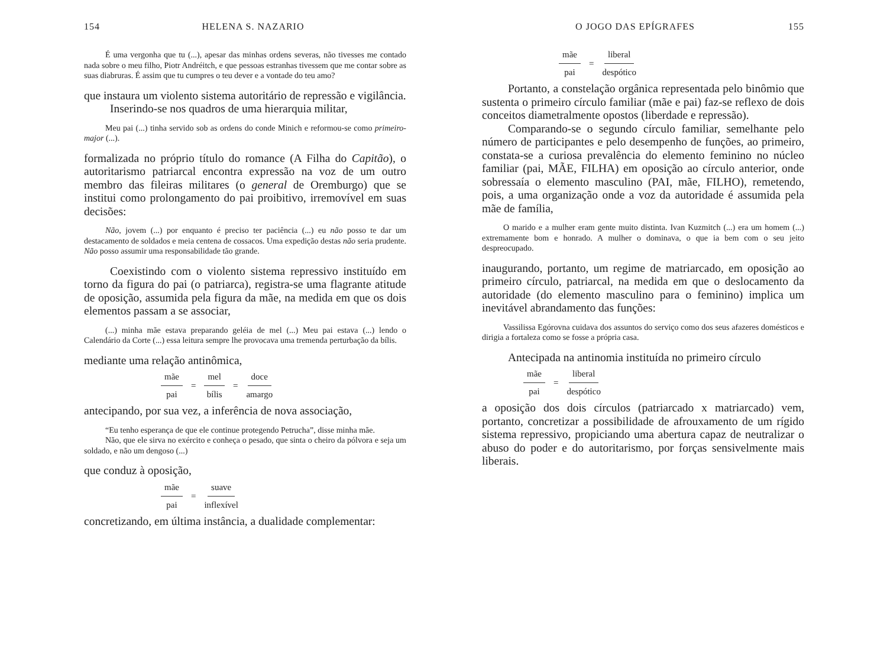154 HELENA S. NAZARIO
É uma vergonha que tu (...), apesar das minhas ordens severas, não tivesses me contado nada sobre o meu filho, Piotr Andréitch, e que pessoas estranhas tivessem que me contar sobre as suas diabruras. É assim que tu cumpres o teu dever e a vontade do teu amo?
que instaura um violento sistema autoritário de repressão e vigilância.
Inserindo-se nos quadros de uma hierarquia militar,
Meu pai (...) tinha servido sob as ordens do conde Minich e reformou-se como primeiro-major (...).
formalizada no próprio título do romance (A Filha do Capitão), o autoritarismo patriarcal encontra expressão na voz de um outro membro das fileiras militares (o general de Oremburgo) que se institui como prolongamento do pai proibitivo, irremovível em suas decisões:
Não, jovem (...) por enquanto é preciso ter paciência (...) eu não posso te dar um destacamento de soldados e meia centena de cossacos. Uma expedição destas não seria prudente. Não posso assumir uma responsabilidade tão grande.
Coexistindo com o violento sistema repressivo instituído em torno da figura do pai (o patriarca), registra-se uma flagrante atitude de oposição, assumida pela figura da mãe, na medida em que os dois elementos passam a se associar,
(...) minha mãe estava preparando geléia de mel (...) Meu pai estava (...) lendo o Calendário da Corte (...) essa leitura sempre lhe provocava uma tremenda perturbação da bílis.
mediante uma relação antinômica,
mãe pai = mel bílis = doce amargo
antecipando, por sua vez, a inferência de nova associação,
“Eu tenho esperança de que ele continue protegendo Petrucha”, disse minha mãe.
Não, que ele sirva no exército e conheça o pesado, que sinta o cheiro da pólvora e seja um soldado, e não um dengoso (...)
que conduz à oposição,
mãe pai = suave inflexível
concretizando, em última instância, a dualidade complementar:
O JOGO DAS EPÍGRAFES 155
mãe pai = liberal despótico
Portanto, a constelação orgânica representada pelo binômio que sustenta o primeiro círculo familiar (mãe e pai) faz-se reflexo de dois conceitos diametralmente opostos (liberdade e repressão).
Comparando-se o segundo círculo familiar, semelhante pelo número de participantes e pelo desempenho de funções, ao primeiro, constata-se a curiosa prevalência do elemento feminino no núcleo familiar (pai, MÃE, FILHA) em oposição ao círculo anterior, onde sobressaía o elemento masculino (PAI, mãe, FILHO), remetendo, pois, a uma organização onde a voz da autoridade é assumida pela mãe de família,
O marido e a mulher eram gente muito distinta. Ivan Kuzmitch (...) era um homem (...) extremamente bom e honrado. A mulher o dominava, o que ia bem com o seu jeito despreocupado.
inaugurando, portanto, um regime de matriarcado, em oposição ao primeiro círculo, patriarcal, na medida em que o deslocamento da autoridade (do elemento masculino para o feminino) implica um inevitável abrandamento das funções:
Vassilissa Egórovna cuidava dos assuntos do serviço como dos seus afazeres domésticos e dirigia a fortaleza como se fosse a própria casa.
Antecipada na antinomia instituída no primeiro círculo
mãe pai = liberal despótico
a oposição dos dois círculos (patriarcado x matriarcado) vem, portanto, concretizar a possibilidade de afrouxamento de um rígido sistema repressivo, propiciando uma abertura capaz de neutralizar o abuso do poder e do autoritarismo, por forças sensivelmente mais liberais.